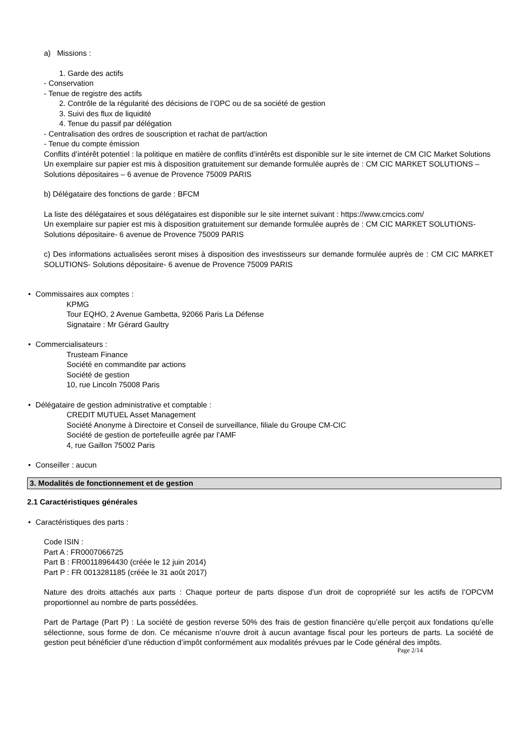a) Missions :
1. Garde des actifs
- Conservation
- Tenue de registre des actifs
2. Contrôle de la régularité des décisions de l’OPC ou de sa société de gestion
3. Suivi des flux de liquidité
4. Tenue du passif par délégation
- Centralisation des ordres de souscription et rachat de part/action
- Tenue du compte émission
Conflits d’intérêt potentiel : la politique en matière de conflits d’intérêts est disponible sur le site internet de CM CIC Market Solutions
Un exemplaire sur papier est mis à disposition gratuitement sur demande formulée auprès de : CM CIC MARKET SOLUTIONS – Solutions dépositaires – 6 avenue de Provence 75009 PARIS
b) Délégataire des fonctions de garde : BFCM
La liste des délégataires et sous délégataires est disponible sur le site internet suivant : https://www.cmcics.com/
Un exemplaire sur papier est mis à disposition gratuitement sur demande formulée auprès de : CM CIC MARKET SOLUTIONS- Solutions dépositaire- 6 avenue de Provence 75009 PARIS
c) Des informations actualisées seront mises à disposition des investisseurs sur demande formulée auprès de : CM CIC MARKET SOLUTIONS- Solutions dépositaire- 6 avenue de Provence 75009 PARIS
• Commissaires aux comptes :
KPMG
Tour EQHO, 2 Avenue Gambetta, 92066 Paris La Défense
Signataire : Mr Gérard Gaultry
• Commercialisateurs :
Trusteam Finance
Société en commandite par actions
Société de gestion
10, rue Lincoln 75008 Paris
• Délégataire de gestion administrative et comptable :
CREDIT MUTUEL Asset Management
Société Anonyme à Directoire et Conseil de surveillance, filiale du Groupe CM-CIC
Société de gestion de portefeuille agrée par l’AMF
4, rue Gaillon 75002 Paris
• Conseiller : aucun
3. Modalités de fonctionnement et de gestion
2.1 Caractéristiques générales
• Caractéristiques des parts :
Code ISIN :
Part A : FR0007066725
Part B : FR00118964430 (créée le 12 juin 2014)
Part P : FR 0013281185 (créée le 31 août 2017)
Nature des droits attachés aux parts : Chaque porteur de parts dispose d’un droit de copropriété sur les actifs de l’OPCVM proportionnel au nombre de parts possédées.
Part de Partage (Part P) : La société de gestion reverse 50% des frais de gestion financière qu’elle perçoit aux fondations qu’elle sélectionne, sous forme de don. Ce mécanisme n’ouvre droit à aucun avantage fiscal pour les porteurs de parts. La société de gestion peut bénéficier d’une réduction d’impôt conformément aux modalités prévues par le Code général des impôts.
Page 2/14